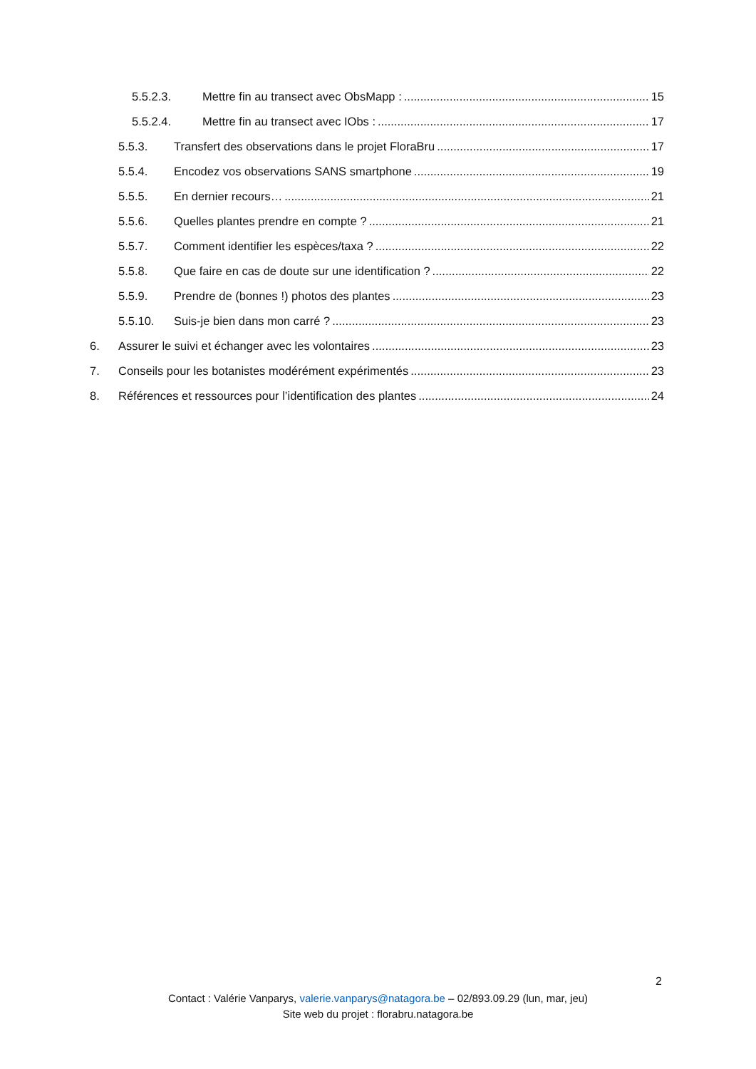5.5.2.3. Mettre fin au transect avec ObsMapp : 15
5.5.2.4. Mettre fin au transect avec IObs : 17
5.5.3. Transfert des observations dans le projet FloraBru 17
5.5.4. Encodez vos observations SANS smartphone 19
5.5.5. En dernier recours… 21
5.5.6. Quelles plantes prendre en compte ? 21
5.5.7. Comment identifier les espèces/taxa ? 22
5.5.8. Que faire en cas de doute sur une identification ? 22
5.5.9. Prendre de (bonnes !) photos des plantes 23
5.5.10. Suis-je bien dans mon carré ? 23
6. Assurer le suivi et échanger avec les volontaires 23
7. Conseils pour les botanistes modérément expérimentés 23
8. Références et ressources pour l’identification des plantes 24
2
Contact : Valérie Vanparys, valerie.vanparys@natagora.be – 02/893.09.29 (lun, mar, jeu)
Site web du projet : florabru.natagora.be